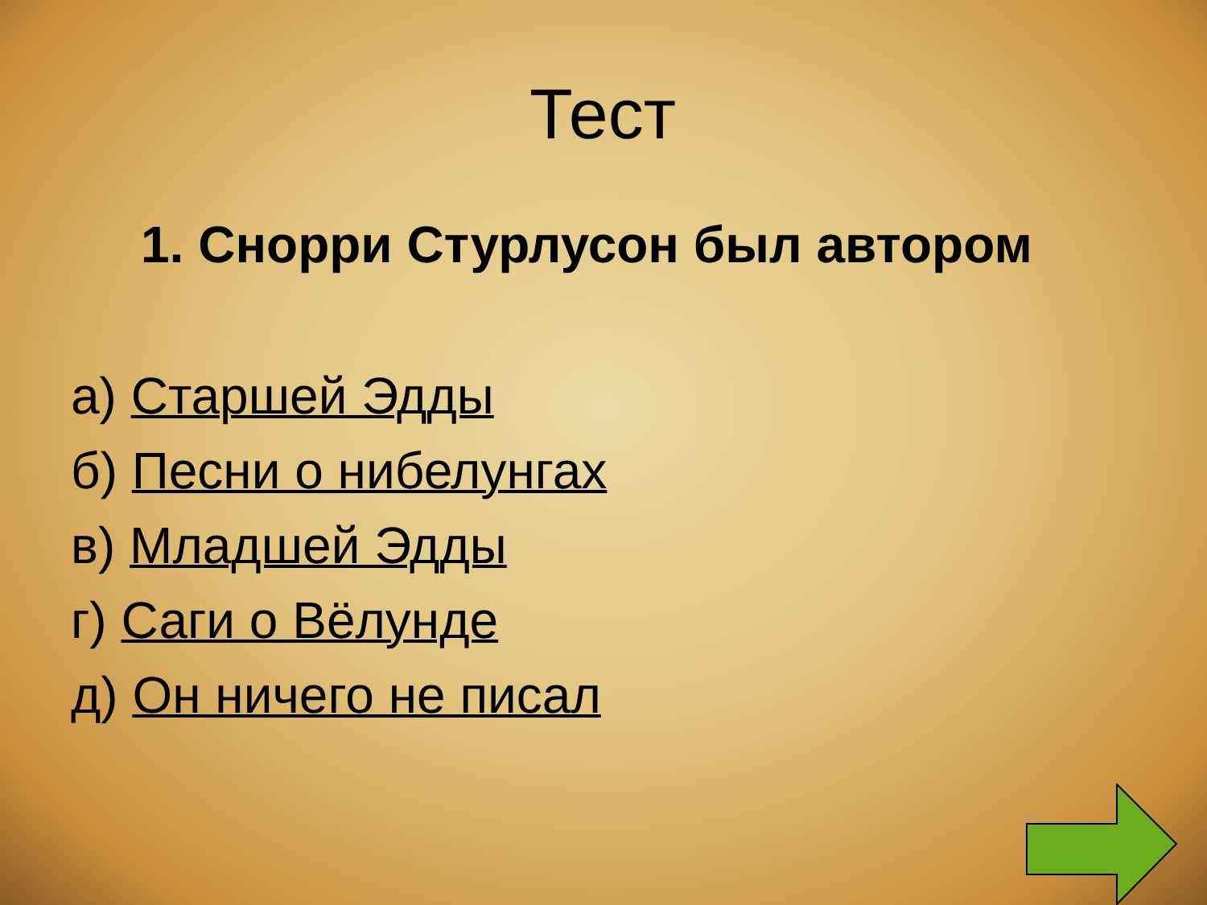Тест
1. Снорри Стурлусон был автором
а) Старшей Эдды
б) Песни о нибелунгах
в) Младшей Эдды
г) Саги о Вёлунде
д) Он ничего не писал